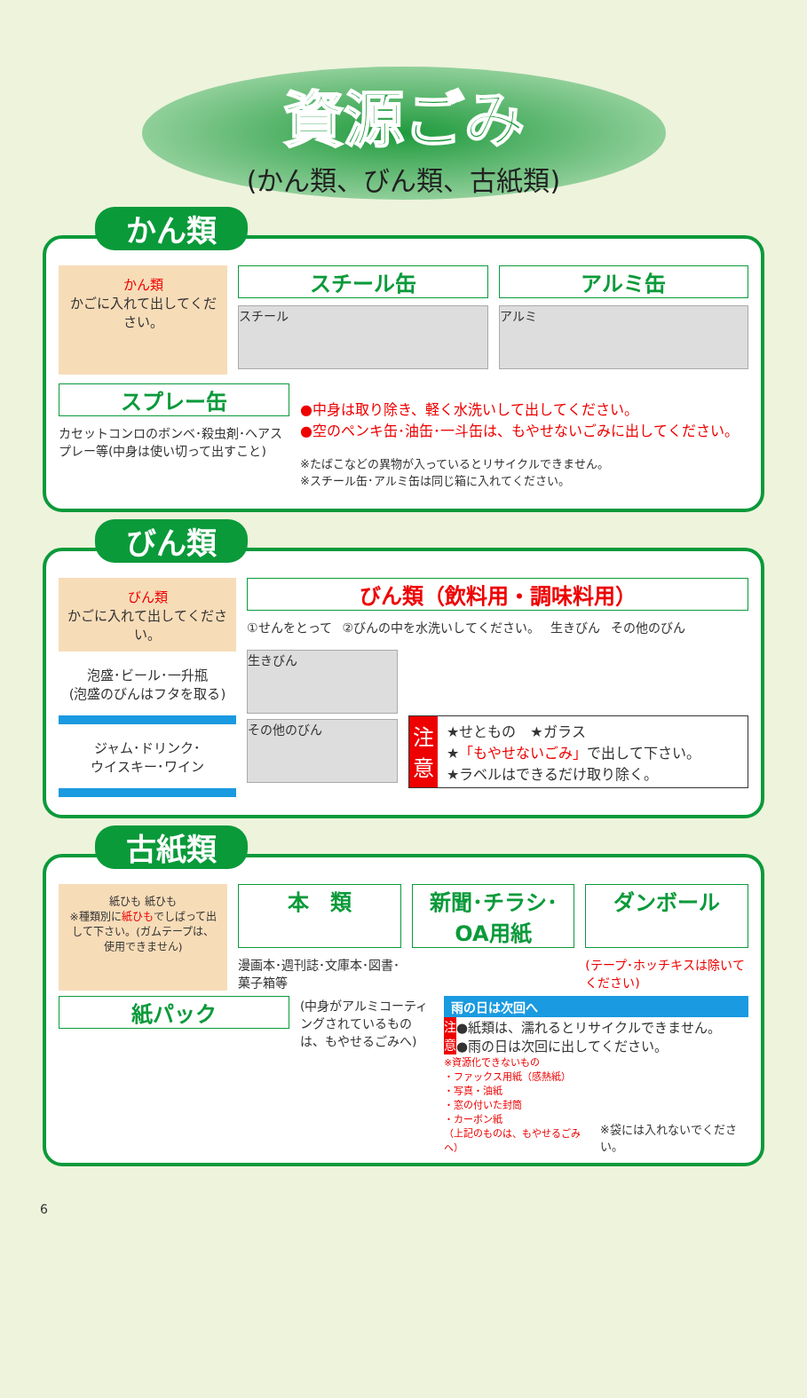資源ごみ
(かん類、びん類、古紙類)
かん類
かん類
かごに入れて出してください。
スチール缶
スチール
アルミ缶
アルミ
スプレー缶
カセットコンロのボンベ･殺虫剤･ヘアスプレー等(中身は使い切って出すこと)
●中身は取り除き、軽く水洗いして出してください。
●空のペンキ缶･油缶･一斗缶は、もやせないごみに出してください。
※たばこなどの異物が入っているとリサイクルできません。
※スチール缶･アルミ缶は同じ箱に入れてください。
びん類
びん類
かごに入れて出してください。
泡盛･ビール･一升瓶
(泡盛のびんはフタを取る)
ジャム･ドリンク･
ウイスキー･ワイン
びん類（飲料用・調味料用）
①せんをとって ②びんの中を水洗いしてください。 生きびん その他のびん
生きびん
その他のびん
注
意
★せともの　★ガラス
★「もやせないごみ」で出して下さい。
★ラベルはできるだけ取り除く。
古紙類
紙ひも 紙ひも
※種類別に紙ひもでしばって出して下さい。(ガムテープは、使用できません)
本　類 新聞･チラシ･OA用紙 ダンボール
漫画本･週刊誌･文庫本･図書･菓子箱等 (テープ･ホッチキスは除いてください)
紙パック
(中身がアルミコーティングされているものは、もやせるごみへ)
雨の日は次回へ
注
意 ●紙類は、濡れるとリサイクルできません。
●雨の日は次回に出してください。
※資源化できないもの
・ファックス用紙（感熱紙）
・写真・油紙
・窓の付いた封筒
・カーボン紙
（上記のものは、もやせるごみへ）
※袋には入れないでください。
6